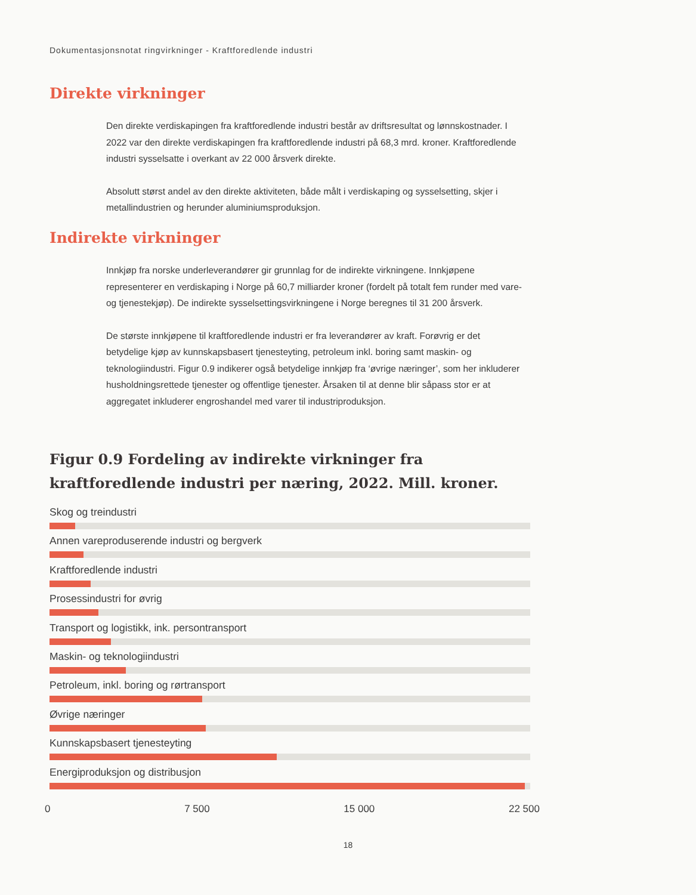Dokumentasjonsnotat ringvirkninger - Kraftforedlende industri
Direkte virkninger
Den direkte verdiskapingen fra kraftforedlende industri består av driftsresultat og lønnskost­nader. I 2022 var den direkte verdiskapingen fra kraftforedlende industri på 68,3 mrd. kroner. Kraftforedlende industri sysselsatte i overkant av 22 000 årsverk direkte.
Absolutt størst andel av den direkte aktiviteten, både målt i verdiskaping og sysselsetting, skjer i metallindustrien og herunder aluminiumsproduksjon.
Indirekte virkninger
Innkjøp fra norske underleverandører gir grunnlag for de indirekte virkningene. Innkjøpene representerer en verdiskaping i Norge på 60,7 milliarder kroner (fordelt på totalt fem runder med vare- og tjenestekjøp). De indirekte sysselsettingsvirkningene i Norge beregnes til 31 200 årsverk.
De største innkjøpene til kraftforedlende industri er fra leverandører av kraft. Forøvrig er det betydelige kjøp av kunnskapsbasert tjenesteyting, petroleum inkl. boring samt maskin- og teknologiindustri. Figur 0.9 indikerer også betydelige innkjøp fra ‘øvrige næringer’, som her inkluderer husholdningsrettede tjenester og offentlige tjenester. Årsaken til at denne blir såpass stor er at aggregatet inkluderer engroshandel med varer til industriproduksjon.
Figur 0.9 Fordeling av indirekte virkninger fra kraftforedlende industri per næring, 2022. Mill. kroner.
Skog og treindustri
Annen vareproduserende industri og bergverk
Kraftforedlende industri
Prosessindustri for øvrig
Transport og logistikk, ink. persontransport
Maskin- og teknologiindustri
Petroleum, inkl. boring og rørtransport
Øvrige næringer
Kunnskapsbasert tjenesteyting
Energiproduksjon og distribusjon
0 7 500 15 000 22 500
18